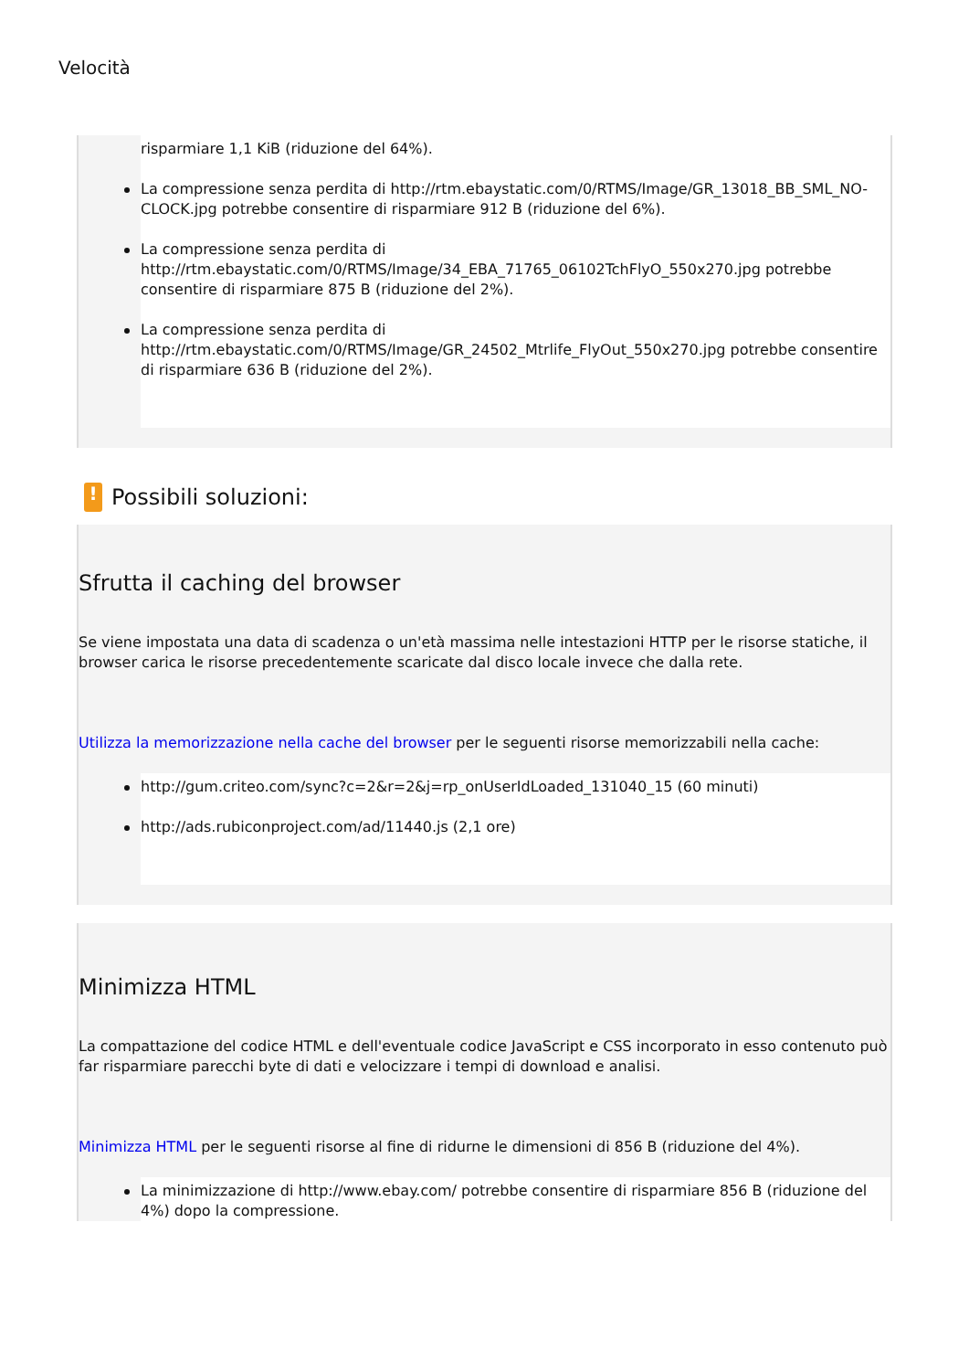Velocità
risparmiare 1,1 KiB (riduzione del 64%).
La compressione senza perdita di http://rtm.ebaystatic.com/0/RTMS/Image/GR_13018_BB_SML_NO-CLOCK.jpg potrebbe consentire di risparmiare 912 B (riduzione del 6%).
La compressione senza perdita di http://rtm.ebaystatic.com/0/RTMS/Image/34_EBA_71765_06102TchFlyO_550x270.jpg potrebbe consentire di risparmiare 875 B (riduzione del 2%).
La compressione senza perdita di http://rtm.ebaystatic.com/0/RTMS/Image/GR_24502_Mtrlife_FlyOut_550x270.jpg potrebbe consentire di risparmiare 636 B (riduzione del 2%).
! Possibili soluzioni:
Sfrutta il caching del browser
Se viene impostata una data di scadenza o un'età massima nelle intestazioni HTTP per le risorse statiche, il browser carica le risorse precedentemente scaricate dal disco locale invece che dalla rete.
Utilizza la memorizzazione nella cache del browser per le seguenti risorse memorizzabili nella cache:
http://gum.criteo.com/sync?c=2&r=2&j=rp_onUserIdLoaded_131040_15 (60 minuti)
http://ads.rubiconproject.com/ad/11440.js (2,1 ore)
Minimizza HTML
La compattazione del codice HTML e dell'eventuale codice JavaScript e CSS incorporato in esso contenuto può far risparmiare parecchi byte di dati e velocizzare i tempi di download e analisi.
Minimizza HTML per le seguenti risorse al fine di ridurne le dimensioni di 856 B (riduzione del 4%).
La minimizzazione di http://www.ebay.com/ potrebbe consentire di risparmiare 856 B (riduzione del 4%) dopo la compressione.